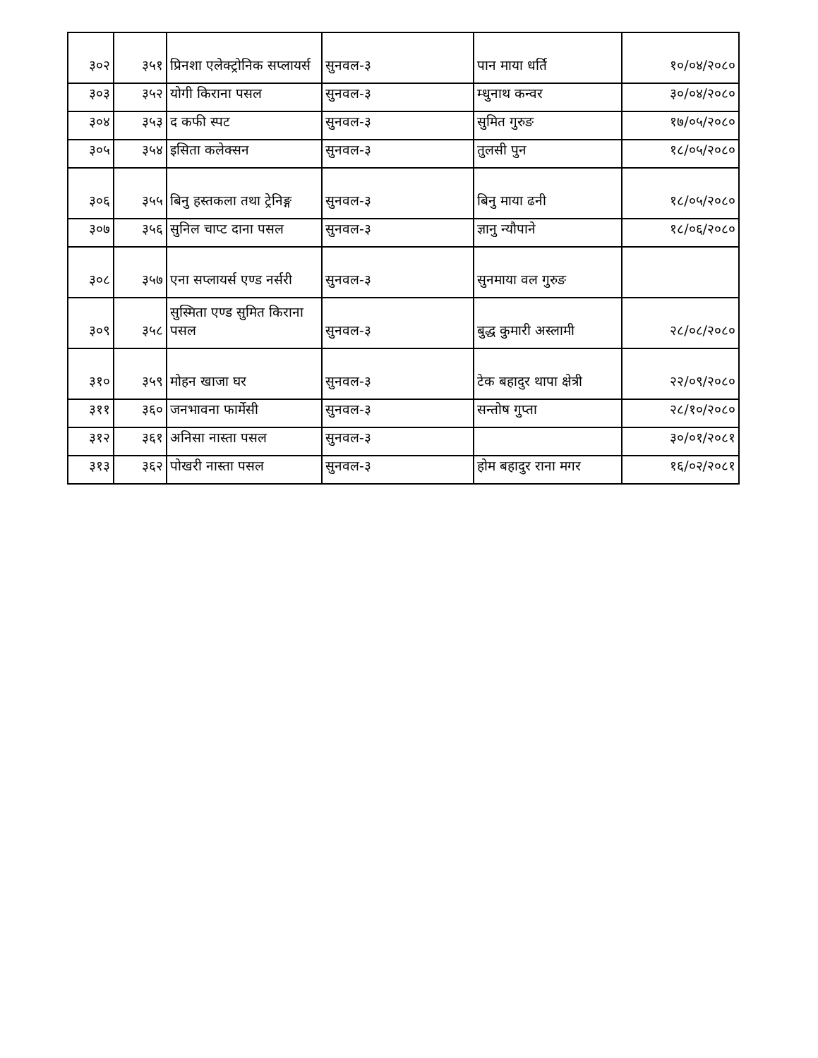| ३०२ | ३५१ | प्रिनशा एलेक्ट्रोनिक सप्लायर्स | सुनवल-३ | पान माया धर्ति | १०/०४/२०८० |
| ३०३ | ३५२ | योगी किराना पसल | सुनवल-३ | म्धुनाथ कन्वर | ३०/०४/२०८० |
| ३०४ | ३५३ | द कफी स्पट | सुनवल-३ | सुमित गुरुङ | १७/०५/२०८० |
| ३०५ | ३५४ | इसिता कलेक्सन | सुनवल-३ | तुलसी पुन | १८/०५/२०८० |
| ३०६ | ३५५ | बिनु हस्तकला तथा ट्रेनिङ्ग | सुनवल-३ | बिनु माया ढनी | १८/०५/२०८० |
| ३०७ | ३५६ | सुनिल चाप्ट दाना पसल | सुनवल-३ | ज्ञानु न्यौपाने | १८/०६/२०८० |
| ३०८ | ३५७ | एना सप्लायर्स एण्ड नर्सरी | सुनवल-३ | सुनमाया वल गुरुङ | |
| ३०९ | ३५८ | सुस्मिता एण्ड सुमित किराना पसल | सुनवल-३ | बुद्ध कुमारी अस्लामी | २८/०८/२०८० |
| ३१० | ३५९ | मोहन खाजा घर | सुनवल-३ | टेक बहादुर थापा क्षेत्री | २२/०९/२०८० |
| ३११ | ३६० | जनभावना फार्मेसी | सुनवल-३ | सन्तोष गुप्ता | २८/१०/२०८० |
| ३१२ | ३६१ | अनिसा नास्ता पसल | सुनवल-३ | | ३०/०१/२०८१ |
| ३१३ | ३६२ | पोखरी नास्ता पसल | सुनवल-३ | होम बहादुर राना मगर | १६/०२/२०८१ |